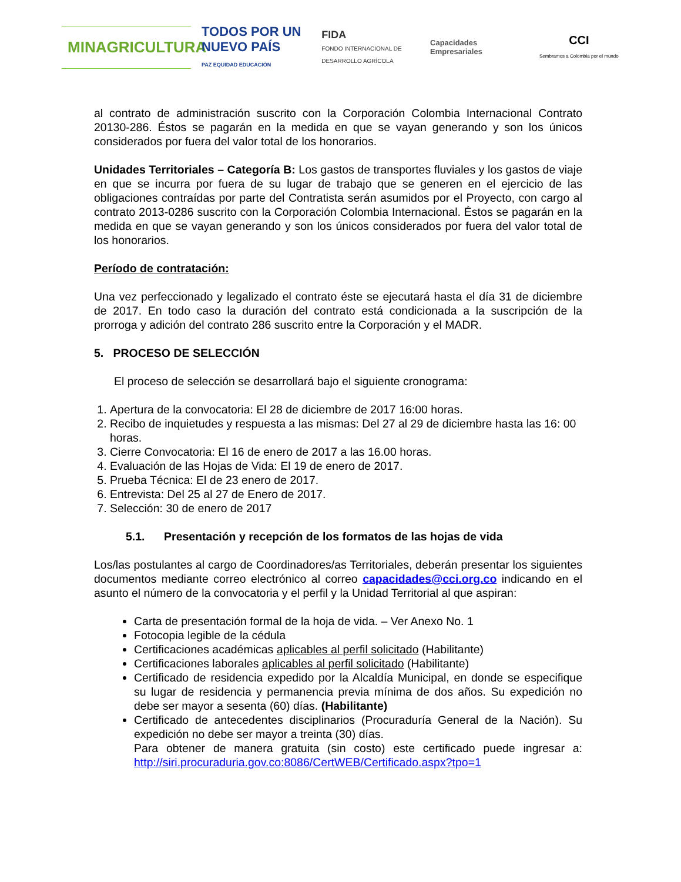MINAGRICULTURA
TODOS POR UN
NUEVO PAÍS
PAZ EQUIDAD EDUCACIÓN
FIDA
FONDO INTERNACIONAL DE DESARROLLO AGRÍCOLA
Capacidades Empresariales
CCI
Sembramos a Colombia por el mundo
al contrato de administración suscrito con la Corporación Colombia Internacional Contrato 20130-286. Éstos se pagarán en la medida en que se vayan generando y son los únicos considerados por fuera del valor total de los honorarios.
Unidades Territoriales – Categoría B: Los gastos de transportes fluviales y los gastos de viaje en que se incurra por fuera de su lugar de trabajo que se generen en el ejercicio de las obligaciones contraídas por parte del Contratista serán asumidos por el Proyecto, con cargo al contrato 2013-0286 suscrito con la Corporación Colombia Internacional. Éstos se pagarán en la medida en que se vayan generando y son los únicos considerados por fuera del valor total de los honorarios.
Período de contratación:
Una vez perfeccionado y legalizado el contrato éste se ejecutará hasta el día 31 de diciembre de 2017. En todo caso la duración del contrato está condicionada a la suscripción de la prorroga y adición del contrato 286 suscrito entre la Corporación y el MADR.
5. PROCESO DE SELECCIÓN
El proceso de selección se desarrollará bajo el siguiente cronograma:
1. Apertura de la convocatoria: El 28 de diciembre de 2017 16:00 horas.
2. Recibo de inquietudes y respuesta a las mismas: Del 27 al 29 de diciembre hasta las 16: 00 horas.
3. Cierre Convocatoria: El 16 de enero de 2017 a las 16.00 horas.
4. Evaluación de las Hojas de Vida: El 19 de enero de 2017.
5. Prueba Técnica: El de 23 enero de 2017.
6. Entrevista: Del 25 al 27 de Enero de 2017.
7. Selección: 30 de enero de 2017
5.1. Presentación y recepción de los formatos de las hojas de vida
Los/las postulantes al cargo de Coordinadores/as Territoriales, deberán presentar los siguientes documentos mediante correo electrónico al correo capacidades@cci.org.co indicando en el asunto el número de la convocatoria y el perfil y la Unidad Territorial al que aspiran:
Carta de presentación formal de la hoja de vida. – Ver Anexo No. 1
Fotocopia legible de la cédula
Certificaciones académicas aplicables al perfil solicitado (Habilitante)
Certificaciones laborales aplicables al perfil solicitado (Habilitante)
Certificado de residencia expedido por la Alcaldía Municipal, en donde se especifique su lugar de residencia y permanencia previa mínima de dos años. Su expedición no debe ser mayor a sesenta (60) días. (Habilitante)
Certificado de antecedentes disciplinarios (Procuraduría General de la Nación). Su expedición no debe ser mayor a treinta (30) días.
Para obtener de manera gratuita (sin costo) este certificado puede ingresar a: http://siri.procuraduria.gov.co:8086/CertWEB/Certificado.aspx?tpo=1